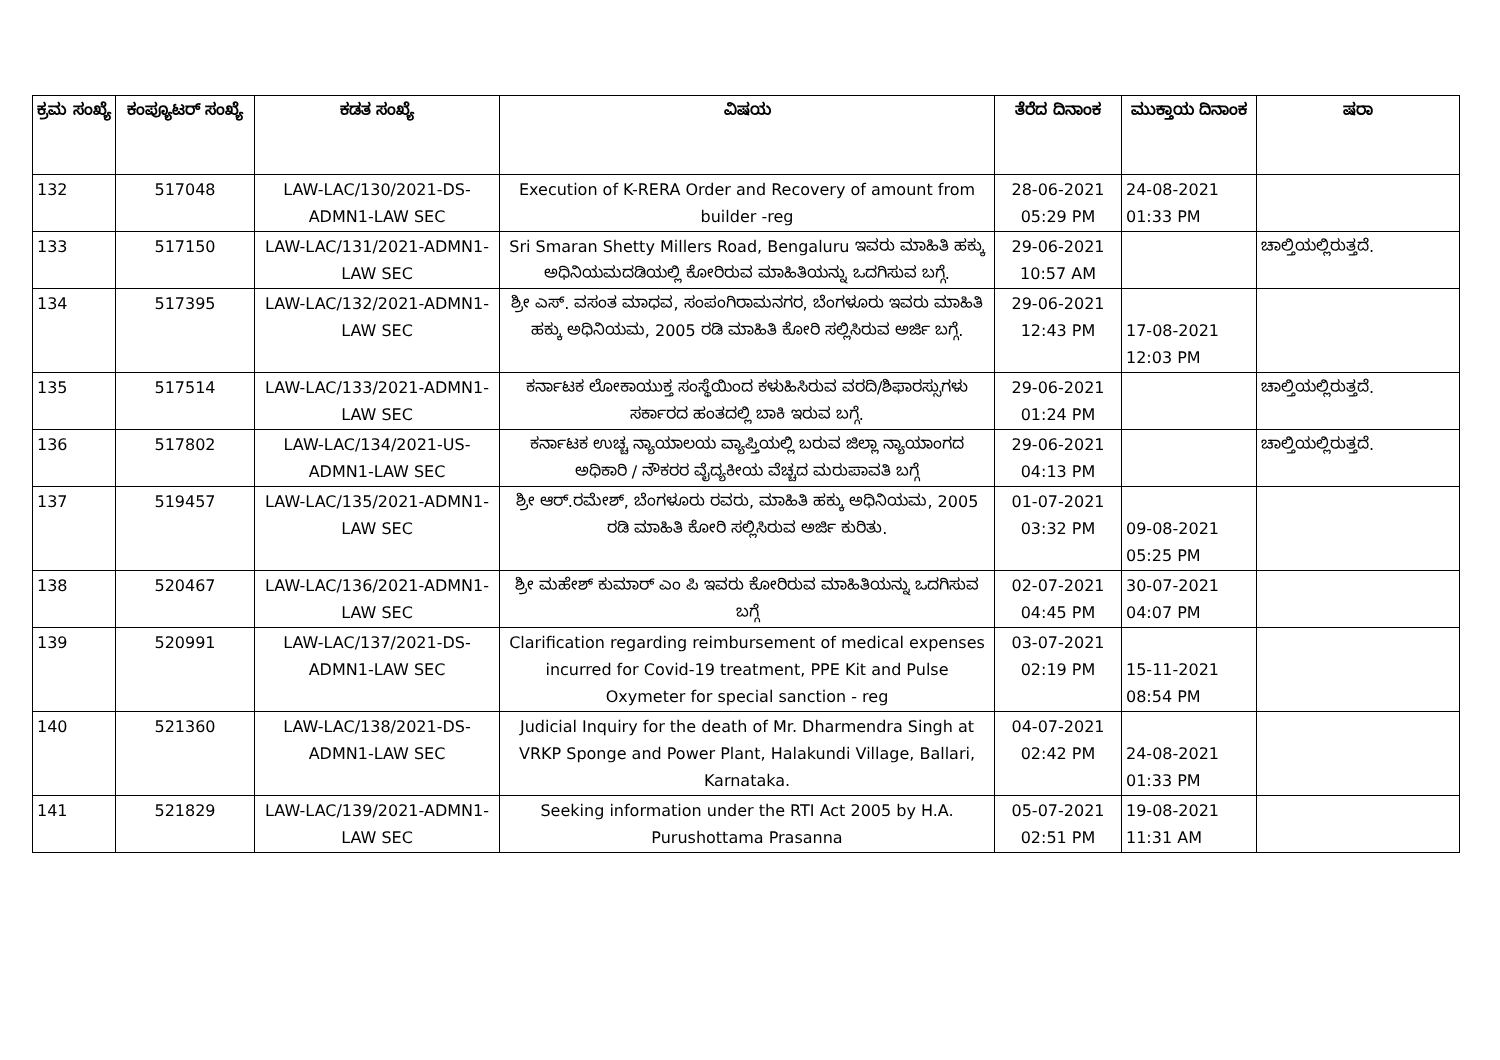| ಕ್ರಮ ಸಂಖ್ಯೆ | ಕಂಪ್ಯೂಟರ್ ಸಂಖ್ಯೆ | ಕಡತ ಸಂಖ್ಯೆ | ವಿಷಯ | ತೆರೆದ ದಿನಾಂಕ | ಮುಕ್ತಾಯ ದಿನಾಂಕ | ಷರಾ |
| --- | --- | --- | --- | --- | --- | --- |
| 132 | 517048 | LAW-LAC/130/2021-DS-ADMN1-LAW SEC | Execution of K-RERA Order and Recovery of amount from builder -reg | 28-06-2021 05:29 PM | 24-08-2021 01:33 PM | |
| 133 | 517150 | LAW-LAC/131/2021-ADMN1-LAW SEC | Sri Smaran Shetty Millers Road, Bengaluru ಇವರು ಮಾಹಿತಿ ಹಕ್ಕು ಅಧಿನಿಯಮದಡಿಯಲ್ಲಿ ಕೋರಿರುವ ಮಾಹಿತಿಯನ್ನು ಒದಗಿಸುವ ಬಗ್ಗೆ. | 29-06-2021 10:57 AM | | ಚಾಲ್ತಿಯಲ್ಲಿರುತ್ತದೆ. |
| 134 | 517395 | LAW-LAC/132/2021-ADMN1-LAW SEC | ಶ್ರೀ ಎಸ್. ವಸಂತ ಮಾಧವ, ಸಂಪಂಗಿರಾಮನಗರ, ಬೆಂಗಳೂರು ಇವರು ಮಾಹಿತಿ ಹಕ್ಕು ಅಧಿನಿಯಮ, 2005 ರಡಿ ಮಾಹಿತಿ ಕೋರಿ ಸಲ್ಲಿಸಿರುವ ಅರ್ಜಿ ಬಗ್ಗೆ. | 29-06-2021 12:43 PM | 17-08-2021 12:03 PM | |
| 135 | 517514 | LAW-LAC/133/2021-ADMN1-LAW SEC | ಕರ್ನಾಟಕ ಲೋಕಾಯುಕ್ತ ಸಂಸ್ಥೆಯಿಂದ ಕಳುಹಿಸಿರುವ ವರದಿ/ಶಿಫಾರಸ್ಸುಗಳು ಸರ್ಕಾರದ ಹಂತದಲ್ಲಿ ಬಾಕಿ ಇರುವ ಬಗ್ಗೆ. | 29-06-2021 01:24 PM | | ಚಾಲ್ತಿಯಲ್ಲಿರುತ್ತದೆ. |
| 136 | 517802 | LAW-LAC/134/2021-US-ADMN1-LAW SEC | ಕರ್ನಾಟಕ ಉಚ್ಚ ನ್ಯಾಯಾಲಯ ವ್ಯಾಪ್ತಿಯಲ್ಲಿ ಬರುವ ಜಿಲ್ಲಾ ನ್ಯಾಯಾಂಗದ ಅಧಿಕಾರಿ / ನೌಕರರ ವೈದ್ಯಕೀಯ ವೆಚ್ಚದ ಮರುಪಾವತಿ ಬಗ್ಗೆ | 29-06-2021 04:13 PM | | ಚಾಲ್ತಿಯಲ್ಲಿರುತ್ತದೆ. |
| 137 | 519457 | LAW-LAC/135/2021-ADMN1-LAW SEC | ಶ್ರೀ ಆರ್.ರಮೇಶ್, ಬೆಂಗಳೂರು ರವರು, ಮಾಹಿತಿ ಹಕ್ಕು ಅಧಿನಿಯಮ, 2005 ರಡಿ ಮಾಹಿತಿ ಕೋರಿ ಸಲ್ಲಿಸಿರುವ ಅರ್ಜಿ ಕುರಿತು. | 01-07-2021 03:32 PM | 09-08-2021 05:25 PM | |
| 138 | 520467 | LAW-LAC/136/2021-ADMN1-LAW SEC | ಶ್ರೀ ಮಹೇಶ್ ಕುಮಾರ್ ಎಂ ಪಿ ಇವರು ಕೋರಿರುವ ಮಾಹಿತಿಯನ್ನು ಒದಗಿಸುವ ಬಗ್ಗೆ | 02-07-2021 04:45 PM | 30-07-2021 04:07 PM | |
| 139 | 520991 | LAW-LAC/137/2021-DS-ADMN1-LAW SEC | Clarification regarding reimbursement of medical expenses incurred for Covid-19 treatment, PPE Kit and Pulse Oxymeter for special sanction - reg | 03-07-2021 02:19 PM | 15-11-2021 08:54 PM | |
| 140 | 521360 | LAW-LAC/138/2021-DS-ADMN1-LAW SEC | Judicial Inquiry for the death of Mr. Dharmendra Singh at VRKP Sponge and Power Plant, Halakundi Village, Ballari, Karnataka. | 04-07-2021 02:42 PM | 24-08-2021 01:33 PM | |
| 141 | 521829 | LAW-LAC/139/2021-ADMN1-LAW SEC | Seeking information under the RTI Act 2005 by H.A. Purushottama Prasanna | 05-07-2021 02:51 PM | 19-08-2021 11:31 AM | |